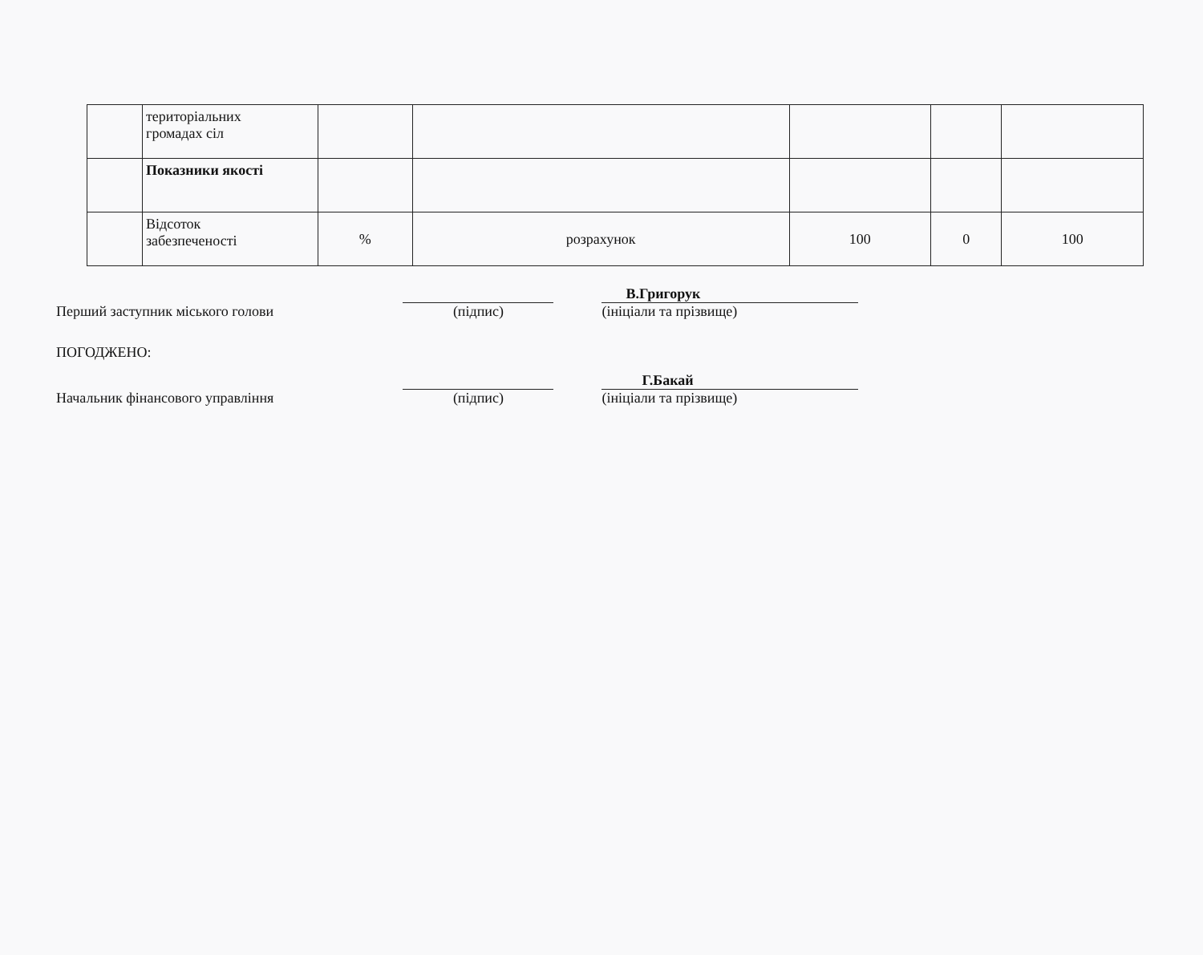| | територіальних громадах сіл | | | | | |
| | Показники якості | | | | | |
| | Відсоток забезпеченості | % | розрахунок | 100 | 0 | 100 |
Перший заступник міського голови
(підпис)
В.Григорук
(ініціали та прізвище)
ПОГОДЖЕНО:
Начальник фінансового управління
(підпис)
Г.Бакай
(ініціали та прізвище)